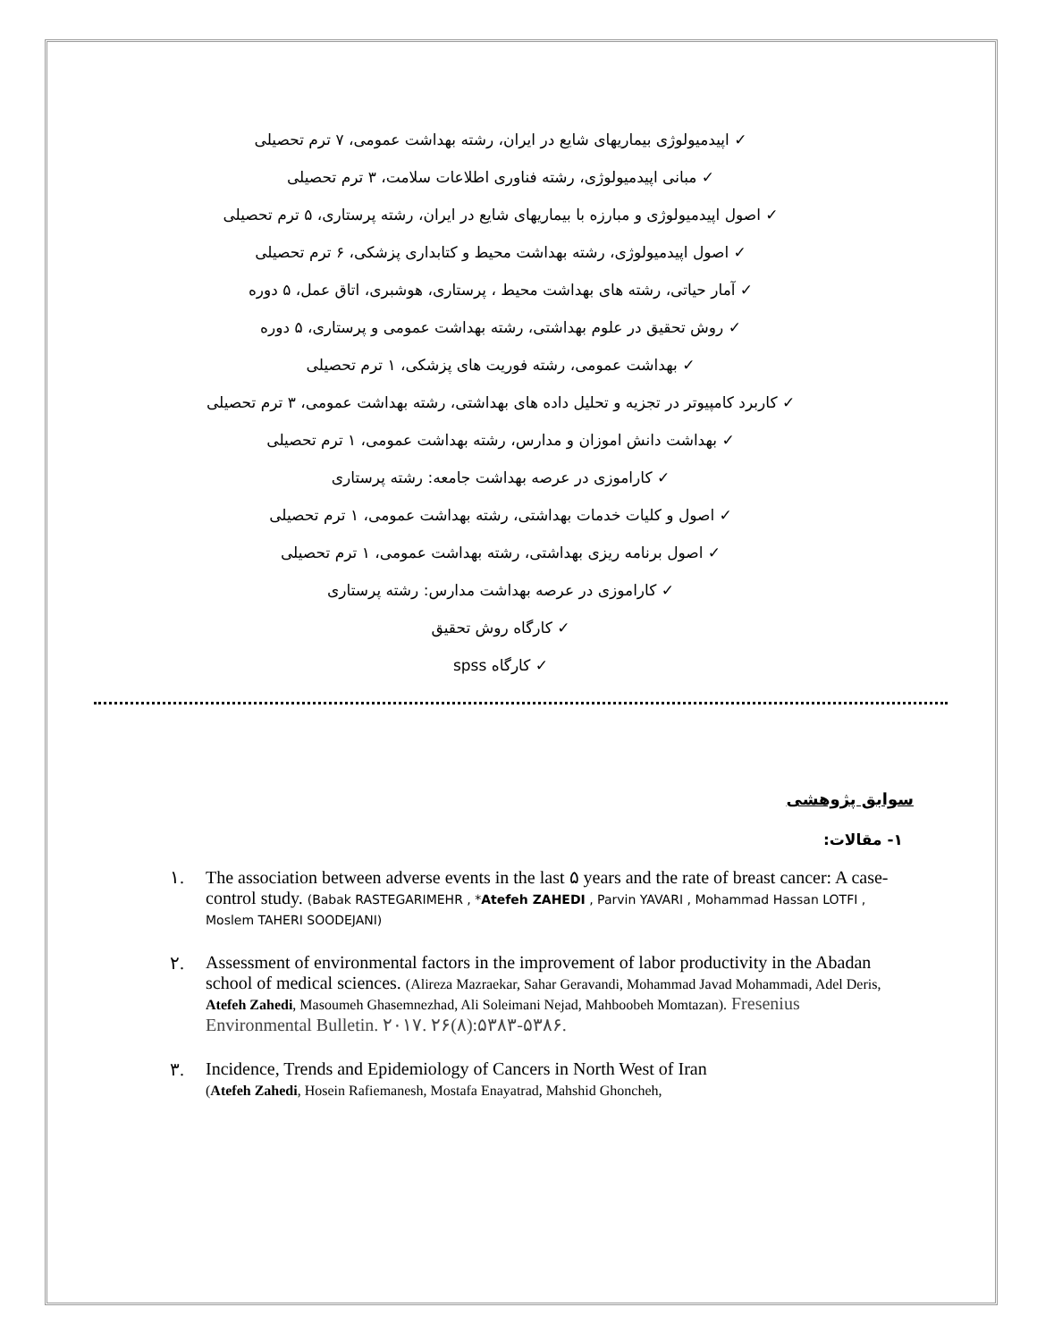✓ اپیدمیولوژی بیماریهای شایع در ایران، رشته بهداشت عمومی، ۷ ترم تحصیلی
✓ مبانی اپیدمیولوژی، رشته فناوری اطلاعات سلامت، ۳ ترم تحصیلی
✓ اصول اپیدمیولوژی و مبارزه با بیماریهای شایع در ایران، رشته پرستاری، ۵ ترم تحصیلی
✓ اصول اپیدمیولوژی، رشته بهداشت محیط و کتابداری پزشکی، ۶ ترم تحصیلی
✓ آمار حیاتی، رشته های بهداشت محیط ، پرستاری، هوشبری، اتاق عمل، ۵ دوره
✓ روش تحقیق در علوم بهداشتی، رشته بهداشت عمومی و پرستاری، ۵ دوره
✓ بهداشت عمومی، رشته فوریت های پزشکی، ۱ ترم تحصیلی
✓ کاربرد کامپیوتر در تجزیه و تحلیل داده های بهداشتی، رشته بهداشت عمومی، ۳ ترم تحصیلی
✓ بهداشت دانش اموزان و مدارس، رشته بهداشت عمومی، ۱ ترم تحصیلی
✓ کاراموزی در عرصه بهداشت جامعه: رشته پرستاری
✓ اصول و کلیات خدمات بهداشتی، رشته بهداشت عمومی، ۱ ترم تحصیلی
✓ اصول برنامه ریزی بهداشتی، رشته بهداشت عمومی، ۱ ترم تحصیلی
✓ کاراموزی در عرصه بهداشت مدارس: رشته پرستاری
✓ کارگاه روش تحقیق
✓ کارگاه spss
سوابق پژوهشی
۱- مقالات:
۱. The association between adverse events in the last ۵ years and the rate of breast cancer: A case-control study. (Babak RASTEGARIMEHR , *Atefeh ZAHEDI , Parvin YAVARI , Mohammad Hassan LOTFI , Moslem TAHERI SOODEJANI)
۲. Assessment of environmental factors in the improvement of labor productivity in the Abadan school of medical sciences. (Alireza Mazraekar, Sahar Geravandi, Mohammad Javad Mohammadi, Adel Deris, Atefeh Zahedi, Masoumeh Ghasemnezhad, Ali Soleimani Nejad, Mahboobeh Momtazan). Fresenius Environmental Bulletin. ۲۰۱۷. ۲۶(۸):۵۳۸۳-۵۳۸۶.
۳. Incidence, Trends and Epidemiology of Cancers in North West of Iran
(Atefeh Zahedi, Hosein Rafiemanesh, Mostafa Enayatrad, Mahshid Ghoncheh,